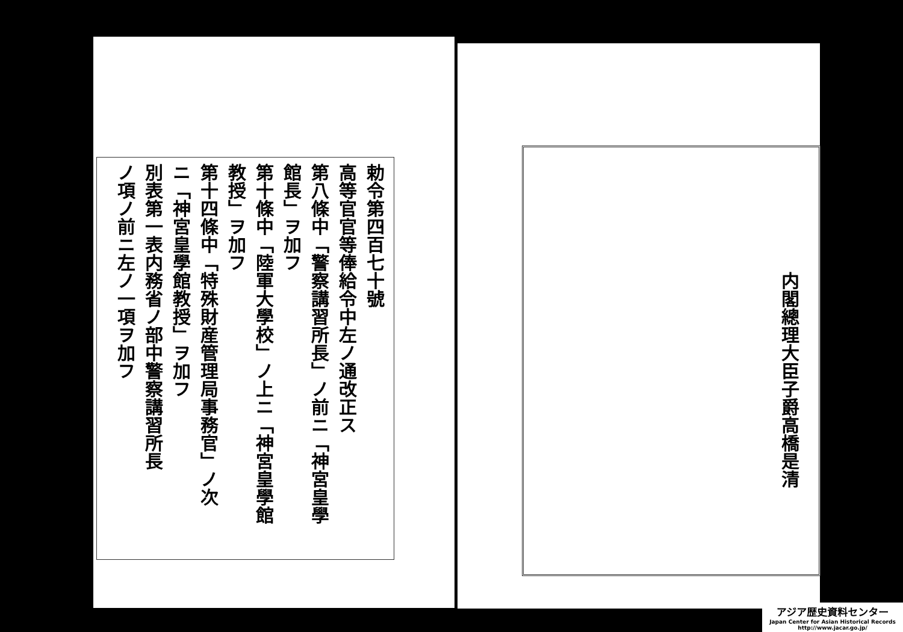勅令第四百七十號
高等官官等俸給令中左ノ通改正ス
第八條中「警察講習所長」ノ前ニ「神宮皇學
館長」ヲ加フ
第十條中「陸軍大學校」ノ上ニ「神宮皇學館
教授」ヲ加フ
第十四條中「特殊財産管理局事務官」ノ次
ニ「神宮皇學館教授」ヲ加フ
別表第一表内務省ノ部中警察講習所長
ノ項ノ前ニ左ノ一項ヲ加フ
内閣總理大臣子爵高橋是清
アジア歴史資料センター
Japan Center for Asian Historical Records
http://www.jacar.go.jp/